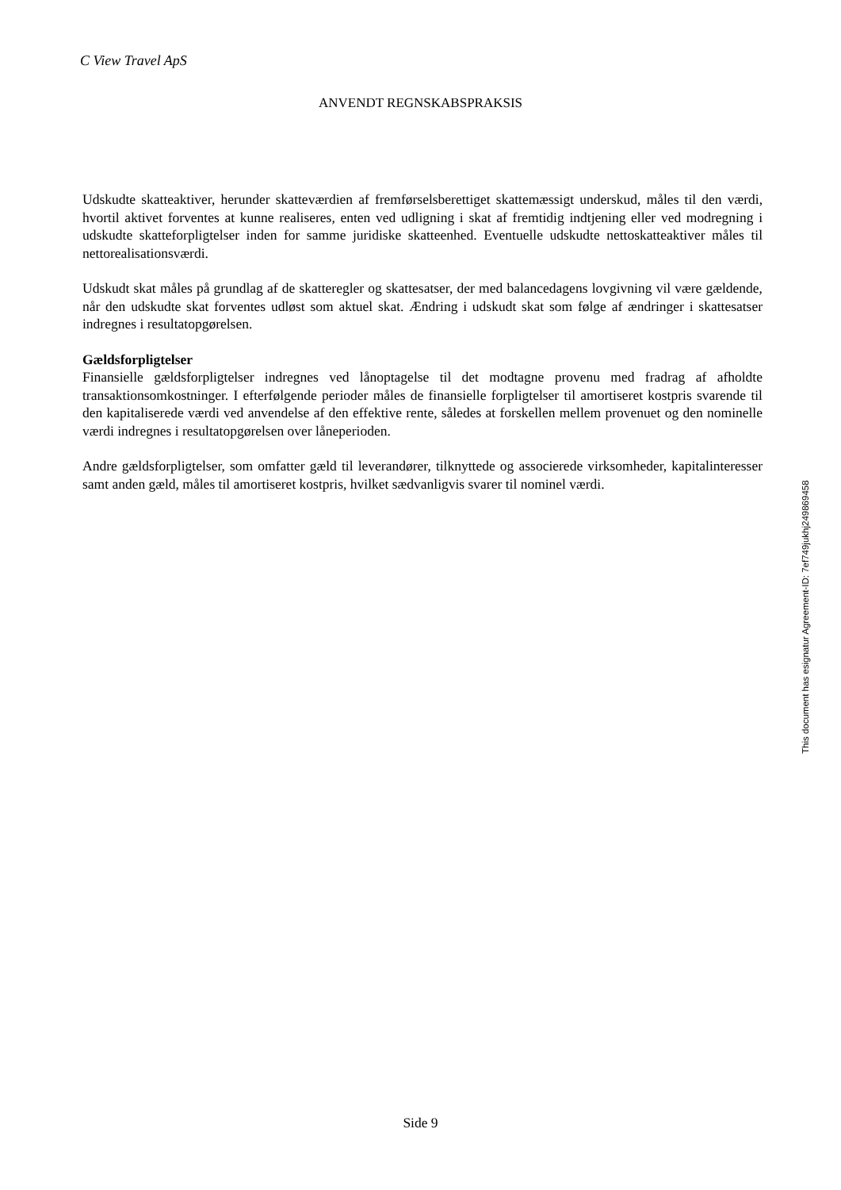C View Travel ApS
ANVENDT REGNSKABSPRAKSIS
Udskudte skatteaktiver, herunder skatteværdien af fremførselsberettiget skattemæssigt underskud, måles til den værdi, hvortil aktivet forventes at kunne realiseres, enten ved udligning i skat af fremtidig indtjening eller ved modregning i udskudte skatteforpligtelser inden for samme juridiske skatteenhed. Eventuelle udskudte nettoskatteaktiver måles til nettorealisationsværdi.
Udskudt skat måles på grundlag af de skatteregler og skattesatser, der med balancedagens lovgivning vil være gældende, når den udskudte skat forventes udløst som aktuel skat. Ændring i udskudt skat som følge af ændringer i skattesatser indregnes i resultatopgørelsen.
Gældsforpligtelser
Finansielle gældsforpligtelser indregnes ved lånoptagelse til det modtagne provenu med fradrag af afholdte transaktionsomkostninger. I efterfølgende perioder måles de finansielle forpligtelser til amortiseret kostpris svarende til den kapitaliserede værdi ved anvendelse af den effektive rente, således at forskellen mellem provenuet og den nominelle værdi indregnes i resultatopgørelsen over låneperioden.
Andre gældsforpligtelser, som omfatter gæld til leverandører, tilknyttede og associerede virksomheder, kapitalinteresser samt anden gæld, måles til amortiseret kostpris, hvilket sædvanligvis svarer til nominel værdi.
This document has esignatur Agreement-ID: 7ef749jukhj249869458
Side 9